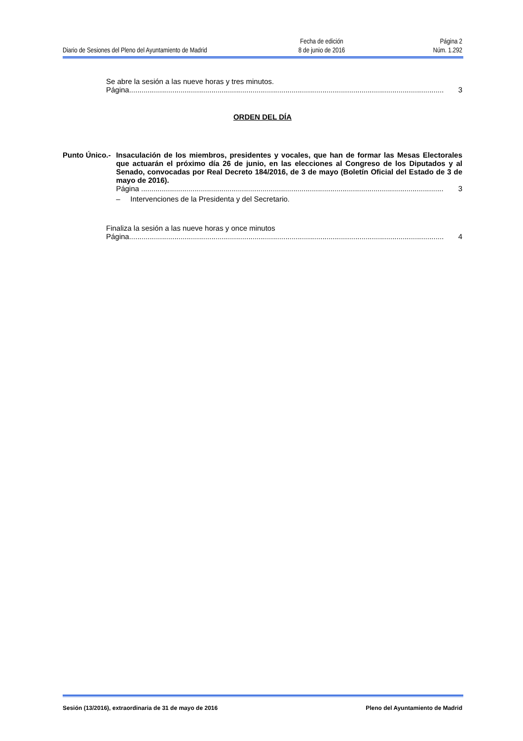Diario de Sesiones del Pleno del Ayuntamiento de Madrid
Fecha de edición
8 de junio de 2016
Página 2
Núm. 1.292
Se abre la sesión a las nueve horas y tres minutos.
Página......................................................................................................................................................... 3
ORDEN DEL DÍA
Punto Único.- Insaculación de los miembros, presidentes y vocales, que han de formar las Mesas Electorales que actuarán el próximo día 26 de junio, en las elecciones al Congreso de los Diputados y al Senado, convocadas por Real Decreto 184/2016, de 3 de mayo (Boletín Oficial del Estado de 3 de mayo de 2016).
Página ................................................................................................................................................... 3
– Intervenciones de la Presidenta y del Secretario.
Finaliza la sesión a las nueve horas y once minutos
Página......................................................................................................................................................... 4
Sesión (13/2016), extraordinaria de 31 de mayo de 2016 Pleno del Ayuntamiento de Madrid